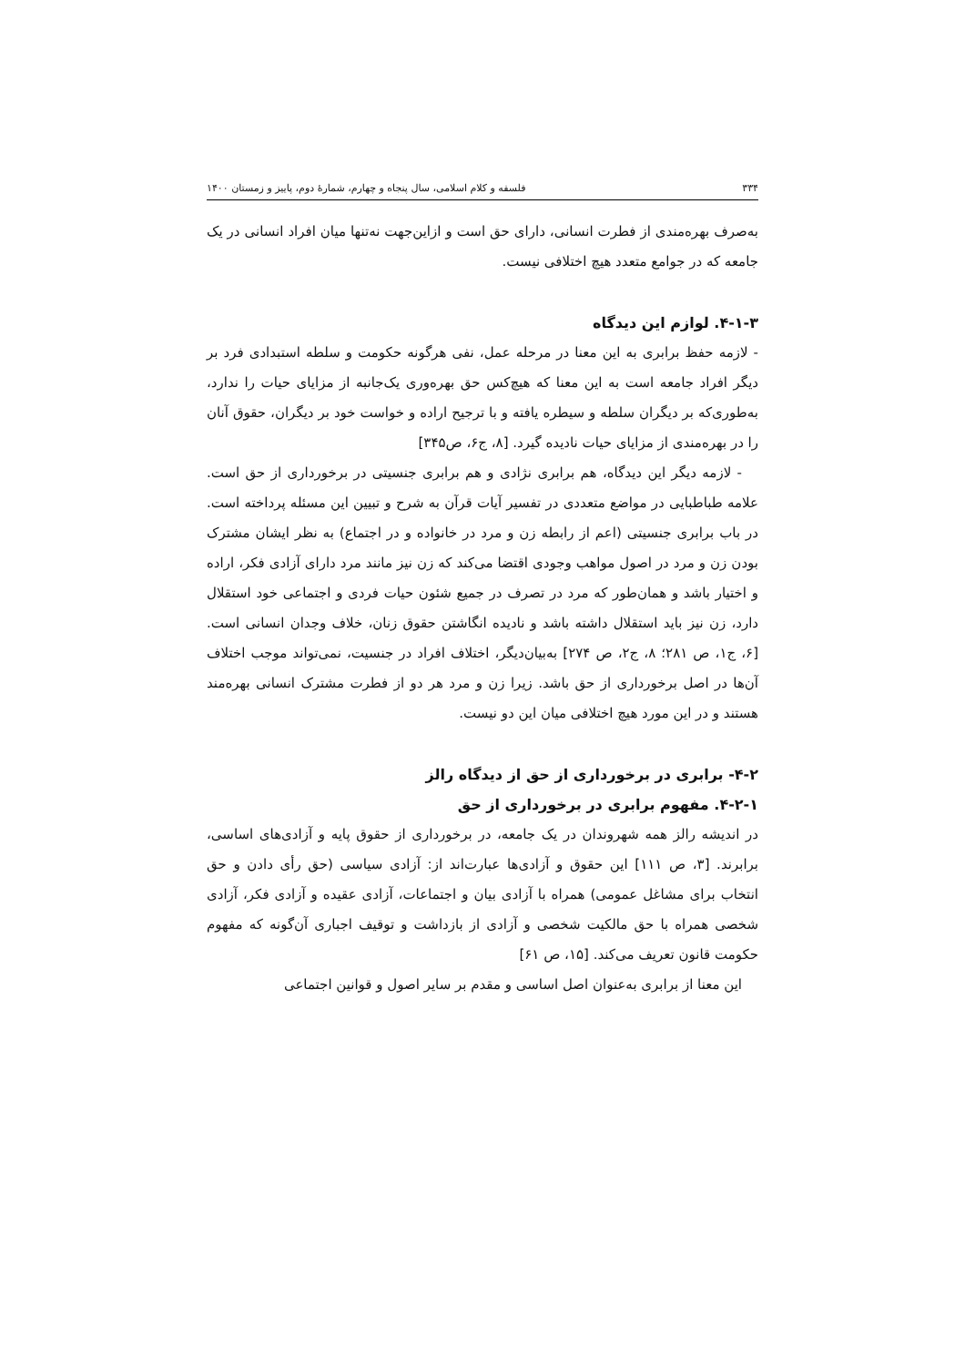۳۳۴ فلسفه و کلام اسلامی، سال پنجاه و چهارم، شمارهٔ دوم، پاییز و زمستان ۱۴۰۰
به‌صرف بهره‌مندی از فطرت انسانی، دارای حق است و ازاین‌جهت نه‌تنها میان افراد انسانی در یک جامعه که در جوامع متعدد هیچ اختلافی نیست.
۴-۱-۳. لوازم این دیدگاه
- لازمه حفظ برابری به این معنا در مرحله عمل، نفی هرگونه حکومت و سلطه استبدادی فرد بر دیگر افراد جامعه است به این معنا که هیچ‌کس حق بهره‌وری یک‌جانبه از مزایای حیات را ندارد، به‌طوری‌که بر دیگران سلطه و سیطره یافته و با ترجیح اراده و خواست خود بر دیگران، حقوق آنان را در بهره‌مندی از مزایای حیات نادیده گیرد. [۸، ج۶، ص۳۴۵]
- لازمه دیگر این دیدگاه، هم برابری نژادی و هم برابری جنسیتی در برخورداری از حق است. علامه طباطبایی در مواضع متعددی در تفسیر آیات قرآن به شرح و تبیین این مسئله پرداخته است. در باب برابری جنسیتی (اعم از رابطه زن و مرد در خانواده و در اجتماع) به نظر ایشان مشترک بودن زن و مرد در اصول مواهب وجودی اقتضا می‌کند که زن نیز مانند مرد دارای آزادی فکر، اراده و اختیار باشد و همان‌طور که مرد در تصرف در جمیع شئون حیات فردی و اجتماعی خود استقلال دارد، زن نیز باید استقلال داشته باشد و نادیده انگاشتن حقوق زنان، خلاف وجدان انسانی است. [۶، ج۱، ص ۲۸۱؛ ۸، ج۲، ص ۲۷۴] به‌بیان‌دیگر، اختلاف افراد در جنسیت، نمی‌تواند موجب اختلاف آن‌ها در اصل برخورداری از حق باشد. زیرا زن و مرد هر دو از فطرت مشترک انسانی بهره‌مند هستند و در این مورد هیچ اختلافی میان این دو نیست.
۴-۲- برابری در برخورداری از حق از دیدگاه رالز
۴-۲-۱. مفهوم برابری در برخورداری از حق
در اندیشه رالز همه شهروندان در یک جامعه، در برخورداری از حقوق پایه و آزادی‌های اساسی، برابرند. [۳، ص ۱۱۱] این حقوق و آزادی‌ها عبارت‌اند از: آزادی سیاسی (حق رأی دادن و حق انتخاب برای مشاغل عمومی) همراه با آزادی بیان و اجتماعات، آزادی عقیده و آزادی فکر، آزادی شخصی همراه با حق مالکیت شخصی و آزادی از بازداشت و توقیف اجباری آن‌گونه که مفهوم حکومت قانون تعریف می‌کند. [۱۵، ص ۶۱]
این معنا از برابری به‌عنوان اصل اساسی و مقدم بر سایر اصول و قوانین اجتماعی